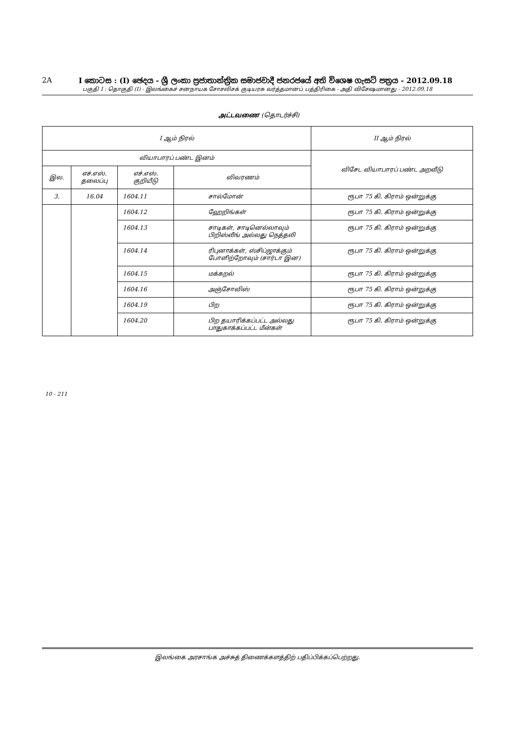2A I කොටස : (I) ඡෙදය - ශ්‍රී ලංකා ප්‍රජාතාන්ත්‍රික සමාජවාදී ජනරජයේ අති විශෙෂ ගැසට් පත්‍රය - 2012.09.18
பகுதி I : தொகுதி (I) - இலங்கைச் சனநாயக சோசலிசக் குடியரசு வர்த்தமானப் பத்திரிகை - அதி விசேஷமானது - 2012.09.18
அட்டவணை (தொடர்ச்சி)
| I ஆம் நிரல் | | | | II ஆம் நிரல் |
| --- | --- | --- | --- | --- |
| வியாபாரப் பண்ட இனம் | | | | விசேட வியாபாரப் பண்ட அறவீடு |
| இல. | எச்.எஸ். தலைப்பு | எச்.எஸ். குறியீடு | விவரணம் | |
| 3. | 16.04 | 1604.11 | சால்மோன் | ரூபா 75 கி. கிராம் ஒன்றுக்கு |
| | | 1604.12 | ஹேறிங்கள் | ரூபா 75 கி. கிராம் ஒன்றுக்கு |
| | | 1604.13 | சாடிகள், சாடினெல்லாவும் பிறிஸ்லீங் அல்லது நெத்தலி | ரூபா 75 கி. கிராம் ஒன்றுக்கு |
| | | 1604.14 | ரிபுனாக்கள், ஸ்சிப்ஜாக்கும் போளிற்றோவும் (சார்டா இன) | ரூபா 75 கி. கிராம் ஒன்றுக்கு |
| | | 1604.15 | மக்கறல் | ரூபா 75 கி. கிராம் ஒன்றுக்கு |
| | | 1604.16 | அஞ்சோவிஸ் | ரூபா 75 கி. கிராம் ஒன்றுக்கு |
| | | 1604.19 | பிற | ரூபா 75 கி. கிராம் ஒன்றுக்கு |
| | | 1604.20 | பிற தயாரிக்கப்பட்ட அல்லது பாதுகாக்கப்பட்ட மீன்கள் | ரூபா 75 கி. கிராம் ஒன்றுக்கு |
10 - 211
இலங்கை அரசாங்க அச்சுத் திணைக்களத்திற் பதிப்பிக்கப்பெற்றது.